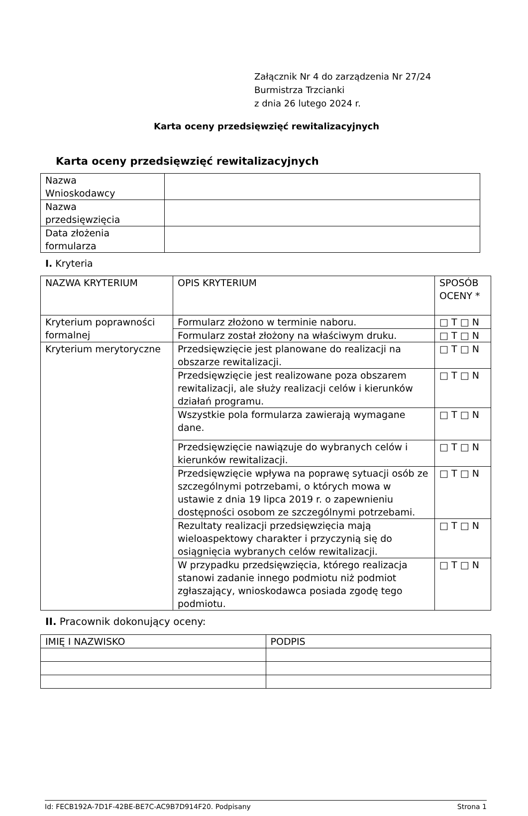Załącznik Nr 4 do zarządzenia Nr 27/24
Burmistrza Trzcianki
z dnia 26 lutego 2024 r.
Karta oceny przedsięwzięć rewitalizacyjnych
Karta oceny przedsięwzięć rewitalizacyjnych
| Nazwa Wnioskodawcy | |
| Nazwa przedsięwzięcia | |
| Data złożenia formularza | |
I. Kryteria
| NAZWA KRYTERIUM | OPIS KRYTERIUM | SPOSÓB OCENY * |
| Kryterium poprawności formalnej | Formularz złożono w terminie naboru. | □ T □ N |
| | Formularz został złożony na właściwym druku. | □ T □ N |
| Kryterium merytoryczne | Przedsięwzięcie jest planowane do realizacji na obszarze rewitalizacji. | □ T □ N |
| | Przedsięwzięcie jest realizowane poza obszarem rewitalizacji, ale służy realizacji celów i kierunków działań programu. | □ T □ N |
| | Wszystkie pola formularza zawierają wymagane dane. | □ T □ N |
| | Przedsięwzięcie nawiązuje do wybranych celów i kierunków rewitalizacji. | □ T □ N |
| | Przedsięwzięcie wpływa na poprawę sytuacji osób ze szczególnymi potrzebami, o których mowa w ustawie z dnia 19 lipca 2019 r. o zapewnieniu dostępności osobom ze szczególnymi potrzebami. | □ T □ N |
| | Rezultaty realizacji przedsięwzięcia mają wieloaspektowy charakter i przyczynią się do osiągnięcia wybranych celów rewitalizacji. | □ T □ N |
| | W przypadku przedsięwzięcia, którego realizacja stanowi zadanie innego podmiotu niż podmiot zgłaszający, wnioskodawca posiada zgodę tego podmiotu. | □ T □ N |
II. Pracownik dokonujący oceny:
| IMIĘ I NAZWISKO | PODPIS |
Id: FECB192A-7D1F-42BE-BE7C-AC9B7D914F20. Podpisany Strona 1